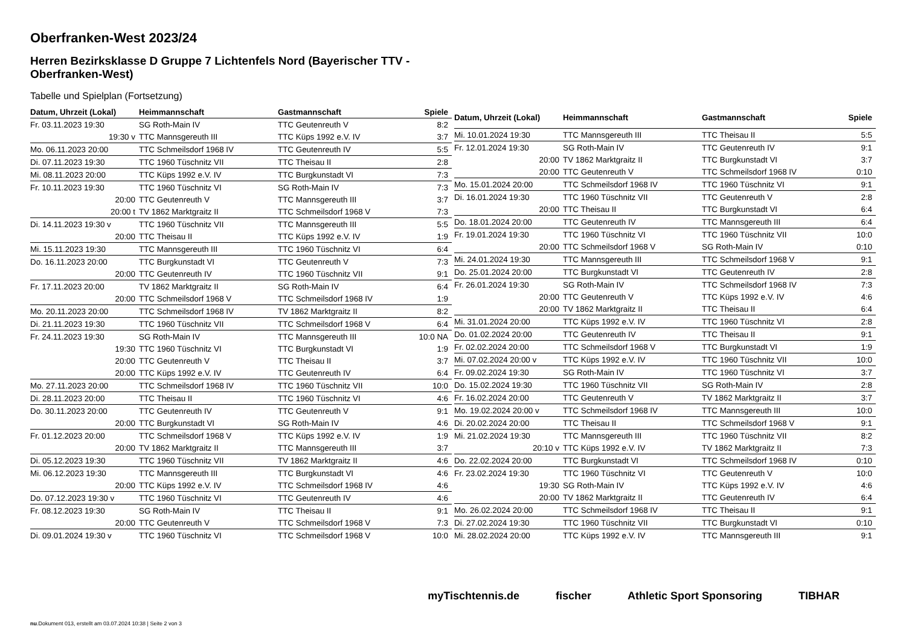Oberfranken-West 2023/24
Herren Bezirksklasse D Gruppe 7 Lichtenfels Nord (Bayerischer TTV - Oberfranken-West)
Tabelle und Spielplan (Fortsetzung)
| Datum, Uhrzeit (Lokal) | Heimmannschaft | Gastmannschaft | Spiele |
| --- | --- | --- | --- |
| Fr. 03.11.2023 19:30 | SG Roth-Main IV | TTC Geutenreuth V | 8:2 |
| 19:30 v | TTC Mannsgereuth III | TTC Küps 1992 e.V. IV | 3:7 |
| Mo. 06.11.2023 20:00 | TTC Schmeilsdorf 1968 IV | TTC Geutenreuth IV | 5:5 |
| Di. 07.11.2023 19:30 | TTC 1960 Tüschnitz VII | TTC Theisau II | 2:8 |
| Mi. 08.11.2023 20:00 | TTC Küps 1992 e.V. IV | TTC Burgkunstadt VI | 7:3 |
| Fr. 10.11.2023 19:30 | TTC 1960 Tüschnitz VI | SG Roth-Main IV | 7:3 |
| 20:00 | TTC Geutenreuth V | TTC Mannsgereuth III | 3:7 |
| 20:00 t | TV 1862 Marktgraitz II | TTC Schmeilsdorf 1968 V | 7:3 |
| Di. 14.11.2023 19:30 v | TTC 1960 Tüschnitz VII | TTC Mannsgereuth III | 5:5 |
| 20:00 | TTC Theisau II | TTC Küps 1992 e.V. IV | 1:9 |
| Mi. 15.11.2023 19:30 | TTC Mannsgereuth III | TTC 1960 Tüschnitz VI | 6:4 |
| Do. 16.11.2023 20:00 | TTC Burgkunstadt VI | TTC Geutenreuth V | 7:3 |
| 20:00 | TTC Geutenreuth IV | TTC 1960 Tüschnitz VII | 9:1 |
| Fr. 17.11.2023 20:00 | TV 1862 Marktgraitz II | SG Roth-Main IV | 6:4 |
| 20:00 | TTC Schmeilsdorf 1968 V | TTC Schmeilsdorf 1968 IV | 1:9 |
| Mo. 20.11.2023 20:00 | TTC Schmeilsdorf 1968 IV | TV 1862 Marktgraitz II | 8:2 |
| Di. 21.11.2023 19:30 | TTC 1960 Tüschnitz VII | TTC Schmeilsdorf 1968 V | 6:4 |
| Fr. 24.11.2023 19:30 | SG Roth-Main IV | TTC Mannsgereuth III | 10:0 NA |
| 19:30 | TTC 1960 Tüschnitz VI | TTC Burgkunstadt VI | 1:9 |
| 20:00 | TTC Geutenreuth V | TTC Theisau II | 3:7 |
| 20:00 | TTC Küps 1992 e.V. IV | TTC Geutenreuth IV | 6:4 |
| Mo. 27.11.2023 20:00 | TTC Schmeilsdorf 1968 IV | TTC 1960 Tüschnitz VII | 10:0 |
| Di. 28.11.2023 20:00 | TTC Theisau II | TTC 1960 Tüschnitz VI | 4:6 |
| Do. 30.11.2023 20:00 | TTC Geutenreuth IV | TTC Geutenreuth V | 9:1 |
| 20:00 | TTC Burgkunstadt VI | SG Roth-Main IV | 4:6 |
| Fr. 01.12.2023 20:00 | TTC Schmeilsdorf 1968 V | TTC Küps 1992 e.V. IV | 1:9 |
| 20:00 | TV 1862 Marktgraitz II | TTC Mannsgereuth III | 3:7 |
| Di. 05.12.2023 19:30 | TTC 1960 Tüschnitz VII | TV 1862 Marktgraitz II | 4:6 |
| Mi. 06.12.2023 19:30 | TTC Mannsgereuth III | TTC Burgkunstadt VI | 4:6 |
| 20:00 | TTC Küps 1992 e.V. IV | TTC Schmeilsdorf 1968 IV | 4:6 |
| Do. 07.12.2023 19:30 v | TTC 1960 Tüschnitz VI | TTC Geutenreuth IV | 4:6 |
| Fr. 08.12.2023 19:30 | SG Roth-Main IV | TTC Theisau II | 9:1 |
| 20:00 | TTC Geutenreuth V | TTC Schmeilsdorf 1968 V | 7:3 |
| Di. 09.01.2024 19:30 v | TTC 1960 Tüschnitz VI | TTC Schmeilsdorf 1968 V | 10:0 |
| Datum, Uhrzeit (Lokal) | Heimmannschaft | Gastmannschaft | Spiele |
| --- | --- | --- | --- |
| Mi. 10.01.2024 19:30 | TTC Mannsgereuth III | TTC Theisau II | 5:5 |
| Fr. 12.01.2024 19:30 | SG Roth-Main IV | TTC Geutenreuth IV | 9:1 |
| 20:00 | TV 1862 Marktgraitz II | TTC Burgkunstadt VI | 3:7 |
| 20:00 | TTC Geutenreuth V | TTC Schmeilsdorf 1968 IV | 0:10 |
| Mo. 15.01.2024 20:00 | TTC Schmeilsdorf 1968 IV | TTC 1960 Tüschnitz VI | 9:1 |
| Di. 16.01.2024 19:30 | TTC 1960 Tüschnitz VII | TTC Geutenreuth V | 2:8 |
| 20:00 | TTC Theisau II | TTC Burgkunstadt VI | 6:4 |
| Do. 18.01.2024 20:00 | TTC Geutenreuth IV | TTC Mannsgereuth III | 6:4 |
| Fr. 19.01.2024 19:30 | TTC 1960 Tüschnitz VI | TTC 1960 Tüschnitz VII | 10:0 |
| 20:00 | TTC Schmeilsdorf 1968 V | SG Roth-Main IV | 0:10 |
| Mi. 24.01.2024 19:30 | TTC Mannsgereuth III | TTC Schmeilsdorf 1968 V | 9:1 |
| Do. 25.01.2024 20:00 | TTC Burgkunstadt VI | TTC Geutenreuth IV | 2:8 |
| Fr. 26.01.2024 19:30 | SG Roth-Main IV | TTC Schmeilsdorf 1968 IV | 7:3 |
| 20:00 | TTC Geutenreuth V | TTC Küps 1992 e.V. IV | 4:6 |
| 20:00 | TV 1862 Marktgraitz II | TTC Theisau II | 6:4 |
| Mi. 31.01.2024 20:00 | TTC Küps 1992 e.V. IV | TTC 1960 Tüschnitz VI | 2:8 |
| Do. 01.02.2024 20:00 | TTC Geutenreuth IV | TTC Theisau II | 9:1 |
| Fr. 02.02.2024 20:00 | TTC Schmeilsdorf 1968 V | TTC Burgkunstadt VI | 1:9 |
| Mi. 07.02.2024 20:00 v | TTC Küps 1992 e.V. IV | TTC 1960 Tüschnitz VII | 10:0 |
| Fr. 09.02.2024 19:30 | SG Roth-Main IV | TTC 1960 Tüschnitz VI | 3:7 |
| Do. 15.02.2024 19:30 | TTC 1960 Tüschnitz VII | SG Roth-Main IV | 2:8 |
| Fr. 16.02.2024 20:00 | TTC Geutenreuth V | TV 1862 Marktgraitz II | 3:7 |
| Mo. 19.02.2024 20:00 v | TTC Schmeilsdorf 1968 IV | TTC Mannsgereuth III | 10:0 |
| Di. 20.02.2024 20:00 | TTC Theisau II | TTC Schmeilsdorf 1968 V | 9:1 |
| Mi. 21.02.2024 19:30 | TTC Mannsgereuth III | TTC 1960 Tüschnitz VII | 8:2 |
| 20:10 v | TTC Küps 1992 e.V. IV | TV 1862 Marktgraitz II | 7:3 |
| Do. 22.02.2024 20:00 | TTC Burgkunstadt VI | TTC Schmeilsdorf 1968 IV | 0:10 |
| Fr. 23.02.2024 19:30 | TTC 1960 Tüschnitz VI | TTC Geutenreuth V | 10:0 |
| 19:30 | SG Roth-Main IV | TTC Küps 1992 e.V. IV | 4:6 |
| 20:00 | TV 1862 Marktgraitz II | TTC Geutenreuth IV | 6:4 |
| Mo. 26.02.2024 20:00 | TTC Schmeilsdorf 1968 IV | TTC Theisau II | 9:1 |
| Di. 27.02.2024 19:30 | TTC 1960 Tüschnitz VII | TTC Burgkunstadt VI | 0:10 |
| Mi. 28.02.2024 20:00 | TTC Küps 1992 e.V. IV | TTC Mannsgereuth III | 9:1 |
myTischtennis.de fischer Athletic Sport Sponsoring TIBHAR
nu.Dokument 013, erstellt am 03.07.2024 10:38 | Seite 2 von 3